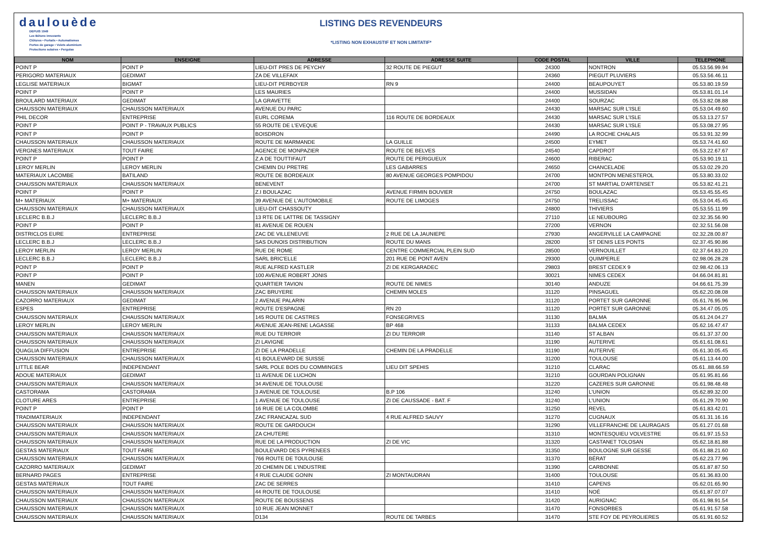daulouède
DEPUIS 1949
Les Bétons innovants
Clôtures • Portails • Automatismes
Portes de garage • Volets aluminium
Protections solaires • Pergolas
LISTING DES REVENDEURS
*LISTING NON EXHAUSTIF ET NON LIMITATIF*
| NOM | ENSEIGNE | ADRESSE | ADRESSE SUITE | CODE POSTAL | VILLE | TELEPHONE |
| --- | --- | --- | --- | --- | --- | --- |
| POINT P | POINT P | LIEU-DIT PRES DE PEYCHY | 32 ROUTE DE PIEGUT | 24300 | NONTRON | 05.53.56.99.94 |
| PERIGORD MATERIAUX | GEDIMAT | ZA DE VILLEFAIX | | 24360 | PIEGUT PLUVIERS | 05.53.56.46.11 |
| LEGLISE MATERIAUX | BIGMAT | LIEU-DIT PERBOYER | RN 9 | 24400 | BEAUPOUYET | 05.53.80.19.59 |
| POINT P | POINT P | LES MAURIES | | 24400 | MUSSIDAN | 05.53.81.01.14 |
| BROULARD MATERIAUX | GEDIMAT | LA GRAVETTE | | 24400 | SOURZAC | 05.53.82.08.88 |
| CHAUSSON MATERIAUX | CHAUSSON MATERIAUX | AVENUE DU PARC | | 24430 | MARSAC SUR L'ISLE | 05.53.04.49.60 |
| PHIL DECOR | ENTREPRISE | EURL COREMA | 116 ROUTE DE BORDEAUX | 24430 | MARSAC SUR L'ISLE | 05.53.13.27.57 |
| POINT P | POINT P - TRAVAUX PUBLICS | 55 ROUTE DE L'EVEQUE | | 24430 | MARSAC SUR L'ISLE | 05.53.08.27.95 |
| POINT P | POINT P | BOISDRON | | 24490 | LA ROCHE CHALAIS | 05.53.91.32.99 |
| CHAUSSON MATERIAUX | CHAUSSON MATERIAUX | ROUTE DE MARMANDE | LA GUILLE | 24500 | EYMET | 05.53.74.41.60 |
| VERGNES MATERIAUX | TOUT FAIRE | AGENCE DE MONPAZIER | ROUTE DE BELVES | 24540 | CAPDROT | 05.53.22.67.67 |
| POINT P | POINT P | Z.A DE TOUTTIFAUT | ROUTE DE PERIGUEUX | 24600 | RIBERAC | 05.53.90.19.11 |
| LEROY MERLIN | LEROY MERLIN | CHEMIN DU PRETRE | LES GABARRES | 24650 | CHANCELADE | 05.53.02.29.20 |
| MATERIAUX LACOMBE | BATILAND | ROUTE DE BORDEAUX | 80 AVENUE GEORGES POMPIDOU | 24700 | MONTPON MENESTEROL | 05.53.80.33.02 |
| CHAUSSON MATERIAUX | CHAUSSON MATERIAUX | BENEVENT | | 24700 | ST MARTIAL D'ARTENSET | 05.53.82.41.21 |
| POINT P | POINT P | Z.I BOULAZAC | AVENUE FIRMIN BOUVIER | 24750 | BOULAZAC | 05.53.45.55.45 |
| M+ MATERIAUX | M+ MATERIAUX | 39 AVENUE DE L'AUTOMOBILE | ROUTE DE LIMOGES | 24750 | TRELISSAC | 05.53.04.45.45 |
| CHAUSSON MATERIAUX | CHAUSSON MATERIAUX | LIEU-DIT CHASSOUTY | | 24800 | THIVIERS | 05.53.55.11.99 |
| LECLERC B.B.J | LECLERC B.B.J | 13 RTE DE LATTRE DE TASSIGNY | | 27110 | LE NEUBOURG | 02.32.35.56.90 |
| POINT P | POINT P | 81 AVENUE DE ROUEN | | 27200 | VERNON | 02.32.51.56.08 |
| DISTRICLOS EURE | ENTREPRISE | ZAC DE VILLENEUVE | 2 RUE DE LA JAUNIEPE | 27930 | ANGERVILLE LA CAMPAGNE | 02.32.28.00.87 |
| LECLERC B.B.J | LECLERC B.B.J | SAS DUNOIS DISTRIBUTION | ROUTE DU MANS | 28200 | ST DENIS LES PONTS | 02.37.45.90.86 |
| LEROY MERLIN | LEROY MERLIN | RUE DE ROME | CENTRE COMMERCIAL PLEIN SUD | 28500 | VERNOUILLET | 02.37.64.83.20 |
| LECLERC B.B.J | LECLERC B.B.J | SARL BRIC'ELLE | 201 RUE DE PONT AVEN | 29300 | QUIMPERLE | 02.98.06.28.28 |
| POINT P | POINT P | RUE ALFRED KASTLER | ZI DE KERGARADEC | 29803 | BREST CEDEX 9 | 02.98.42.06.13 |
| POINT P | POINT P | 100 AVENUE ROBERT JONIS | | 30021 | NIMES CEDEX | 04.66.04.81.81 |
| MANEN | GEDIMAT | QUARTIER TAVION | ROUTE DE NIMES | 30140 | ANDUZE | 04.66.61.75.39 |
| CHAUSSON MATERIAUX | CHAUSSON MATERIAUX | ZAC BRUYERE | CHEMIN MOLES | 31120 | PINSAGUEL | 05.62.20.08.08 |
| CAZORRO MATERIAUX | GEDIMAT | 2 AVENUE PALARIN | | 31120 | PORTET SUR GARONNE | 05.61.76.95.96 |
| ESPES | ENTREPRISE | ROUTE D'ESPAGNE | RN 20 | 31120 | PORTET SUR GARONNE | 05.34.47.05.05 |
| CHAUSSON MATERIAUX | CHAUSSON MATERIAUX | 145 ROUTE DE CASTRES | FONSEGRIVES | 31130 | BALMA | 05.61.24.04.27 |
| LEROY MERLIN | LEROY MERLIN | AVENUE JEAN-RENE LAGASSE | BP 468 | 31133 | BALMA CEDEX | 05.62.16.47.47 |
| CHAUSSON MATERIAUX | CHAUSSON MATERIAUX | RUE DU TERROIR | ZI DU TERROIR | 31140 | ST ALBAN | 05.61.37.37.00 |
| CHAUSSON MATERIAUX | CHAUSSON MATERIAUX | ZI LAVIGNE | | 31190 | AUTERIVE | 05.61.61.08.61 |
| QUAGLIA DIFFUSION | ENTREPRISE | ZI DE LA PRADELLE | CHEMIN DE LA PRADELLE | 31190 | AUTERIVE | 05.61.30.05.45 |
| CHAUSSON MATERIAUX | CHAUSSON MATERIAUX | 41 BOULEVARD DE SUISSE | | 31200 | TOULOUSE | 05.61.13.44.00 |
| LITTLE BEAR | INDEPENDANT | SARL POLE BOIS DU COMMINGES | LIEU DIT SPEHIS | 31210 | CLARAC | 05.61..88.66.59 |
| ADOUE MATERIAUX | GEDIMAT | 11 AVENUE DE LUCHON | | 31210 | GOURDAN POLIGNAN | 05.61.95.81.66 |
| CHAUSSON MATERIAUX | CHAUSSON MATERIAUX | 34 AVENUE DE TOULOUSE | | 31220 | CAZERES SUR GARONNE | 05.61.98.48.48 |
| CASTORAMA | CASTORAMA | 3 AVENUE DE TOULOUSE | B.P 106 | 31240 | L'UNION | 05.62.89.32.00 |
| CLOTURE ARES | ENTREPRISE | 1 AVENUE DE TOULOUSE | ZI DE CAUSSADE - BAT. F | 31240 | L'UNION | 05.61.29.70.90 |
| POINT P | POINT P | 16 RUE DE LA COLOMBE | | 31250 | REVEL | 05.61.83.42.01 |
| TRADIMATERIAUX | INDEPENDANT | ZAC FRANCAZAL SUD | 4 RUE ALFRED SAUVY | 31270 | CUGNAUX | 05.61.31.16.16 |
| CHAUSSON MATERIAUX | CHAUSSON MATERIAUX | ROUTE DE GARDOUCH | | 31290 | VILLEFRANCHE DE LAURAGAIS | 05.61.27.01.68 |
| CHAUSSON MATERIAUX | CHAUSSON MATERIAUX | ZA CHUTERE | | 31310 | MONTESQUIEU VOLVESTRE | 05.61.97.15.53 |
| CHAUSSON MATERIAUX | CHAUSSON MATERIAUX | RUE DE LA PRODUCTION | ZI DE VIC | 31320 | CASTANET TOLOSAN | 05.62.18.81.88 |
| GESTAS MATERIAUX | TOUT FAIRE | BOULEVARD DES PYRENEES | | 31350 | BOULOGNE SUR GESSE | 05.61.88.21.60 |
| CHAUSSON MATERIAUX | CHAUSSON MATERIAUX | 766 ROUTE DE TOULOUSE | | 31370 | BÉRAT | 05.62.23.77.96 |
| CAZORRO MATERIAUX | GEDIMAT | 20 CHEMIN DE L'INDUSTRIE | | 31390 | CARBONNE | 05.61.87.87.50 |
| BERNARD PAGES | ENTREPRISE | 4 RUE CLAUDE GONIN | ZI MONTAUDRAN | 31400 | TOULOUSE | 05.61.36.83.00 |
| GESTAS MATERIAUX | TOUT FAIRE | ZAC DE SERRES | | 31410 | CAPENS | 05.62.01.65.90 |
| CHAUSSON MATERIAUX | CHAUSSON MATERIAUX | 44 ROUTE DE TOULOUSE | | 31410 | NOÉ | 05.61.87.07.07 |
| CHAUSSON MATERIAUX | CHAUSSON MATERIAUX | ROUTE DE BOUSSENS | | 31420 | AURIGNAC | 05.61.98.91.54 |
| CHAUSSON MATERIAUX | CHAUSSON MATERIAUX | 10 RUE JEAN MONNET | | 31470 | FONSORBES | 05.61.91.57.58 |
| CHAUSSON MATERIAUX | CHAUSSON MATERIAUX | D134 | ROUTE DE TARBES | 31470 | STE FOY DE PEYROLIERES | 05.61.91.60.52 |